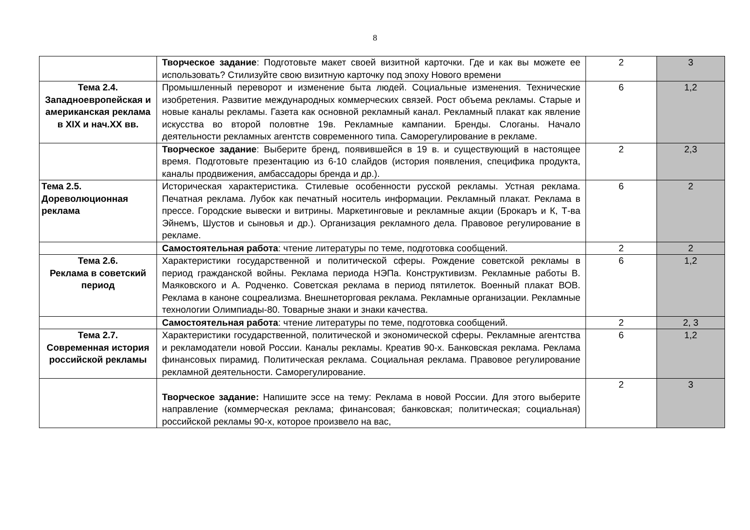8
| | Творческое задание : Подготовьте макет своей визитной карточки. Где и как вы можете ее использовать? Стилизуйте свою визитную карточку под эпоху Нового времени | 2 | 3 |
| Тема 2.4. Западноевропейская и американская реклама в XIX и нач.XX вв. | Промышленный переворот и изменение быта людей. Социальные изменения. Технические изобретения. Развитие международных коммерческих связей. Рост объема рекламы. Старые и новые каналы рекламы. Газета как основной рекламный канал. Рекламный плакат как явление искусства во второй половтне 19в. Рекламные кампании. Бренды. Слоганы. Начало деятельности рекламных агентств современного типа. Саморегулирование в рекламе. | 6 | 1,2 |
| | Творческое задание : Выберите бренд, появившейся в 19 в. и существующий в настоящее время. Подготовьте презентацию из 6-10 слайдов (история появления, специфика продукта, каналы продвижения, амбассадоры бренда и др.). | 2 | 2,3 |
| Тема 2.5. Дореволюционная реклама | Историческая характеристика. Стилевые особенности русской рекламы. Устная реклама. Печатная реклама. Лубок как печатный носитель информации. Рекламный плакат. Реклама в прессе. Городские вывески и витрины. Маркетинговые и рекламные акции (Брокаръ и К, Т-ва Эйнемъ, Шустов и сыновья и др.). Организация рекламного дела. Правовое регулирование в рекламе. | 6 | 2 |
| | Самостоятельная работа : чтение литературы по теме, подготовка сообщений. | 2 | 2 |
| Тема 2.6. Реклама в советский период | Характеристики государственной и политической сферы. Рождение советской рекламы в период гражданской войны. Реклама периода НЭПа. Конструктивизм. Рекламные работы В. Маяковского и А. Родченко. Советская реклама в период пятилеток. Военный плакат ВОВ. Реклама в каноне соцреализма. Внешнеторговая реклама. Рекламные организации. Рекламные технологии Олимпиады-80. Товарные знаки и знаки качества. | 6 | 1,2 |
| | Самостоятельная работа : чтение литературы по теме, подготовка сообщений. | 2 | 2, 3 |
| Тема 2.7. Современная история российской рекламы | Характеристики государственной, политической и экономической сферы. Рекламные агентства и рекламодатели новой России. Каналы рекламы. Креатив 90-х. Банковская реклама. Реклама финансовых пирамид. Политическая реклама. Социальная реклама. Правовое регулирование рекламной деятельности. Саморегулирование. | 6 | 1,2 |
| | Творческое задание: Напишите эссе на тему: Реклама в новой России. Для этого выберите направление (коммерческая реклама; финансовая; банковская; политическая; социальная) российской рекламы 90-х, которое произвело на вас, | 2 | 3 |